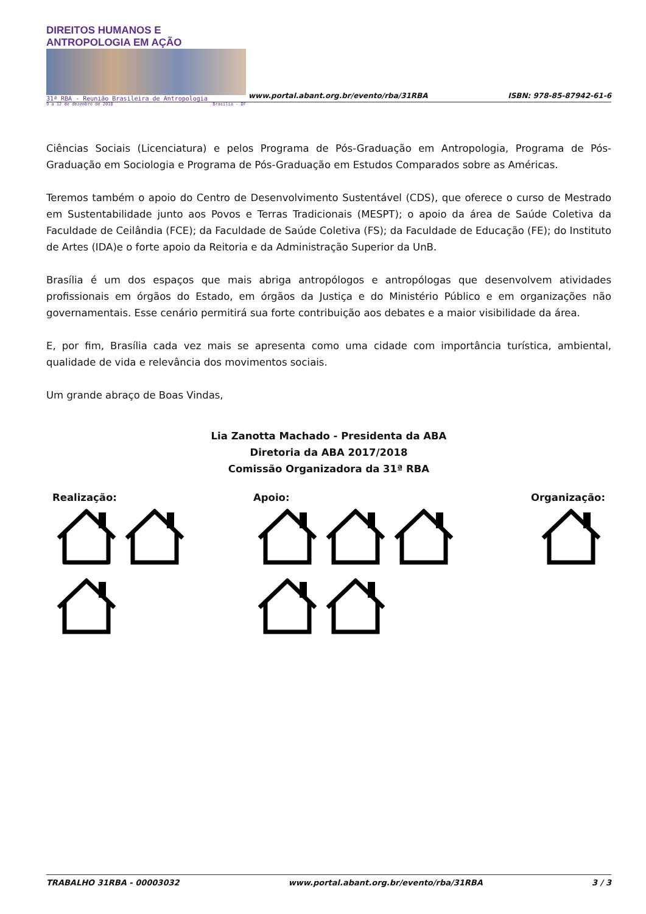DIREITOS HUMANOS E ANTROPOLOGIA EM AÇÃO
31ª RBA - Reunião Brasileira de Antropologia
9 a 12 de dezembro de 2018 Brasília - DF
www.portal.abant.org.br/evento/rba/31RBA
ISBN: 978-85-87942-61-6
Ciências Sociais (Licenciatura) e pelos Programa de Pós-Graduação em Antropologia, Programa de Pós-Graduação em Sociologia e Programa de Pós-Graduação em Estudos Comparados sobre as Américas.
Teremos também o apoio do Centro de Desenvolvimento Sustentável (CDS), que oferece o curso de Mestrado em Sustentabilidade junto aos Povos e Terras Tradicionais (MESPT); o apoio da área de Saúde Coletiva da Faculdade de Ceilândia (FCE); da Faculdade de Saúde Coletiva (FS); da Faculdade de Educação (FE); do Instituto de Artes (IDA)e o forte apoio da Reitoria e da Administração Superior da UnB.
Brasília é um dos espaços que mais abriga antropólogos e antropólogas que desenvolvem atividades profissionais em órgãos do Estado, em órgãos da Justiça e do Ministério Público e em organizações não governamentais. Esse cenário permitirá sua forte contribuição aos debates e a maior visibilidade da área.
E, por fim, Brasília cada vez mais se apresenta como uma cidade com importância turística, ambiental, qualidade de vida e relevância dos movimentos sociais.
Um grande abraço de Boas Vindas,
Lia Zanotta Machado - Presidenta da ABA
Diretoria da ABA 2017/2018
Comissão Organizadora da 31ª RBA
Realização:
Apoio:
Organização:
TRABALHO 31RBA - 00003032 www.portal.abant.org.br/evento/rba/31RBA 3 / 3